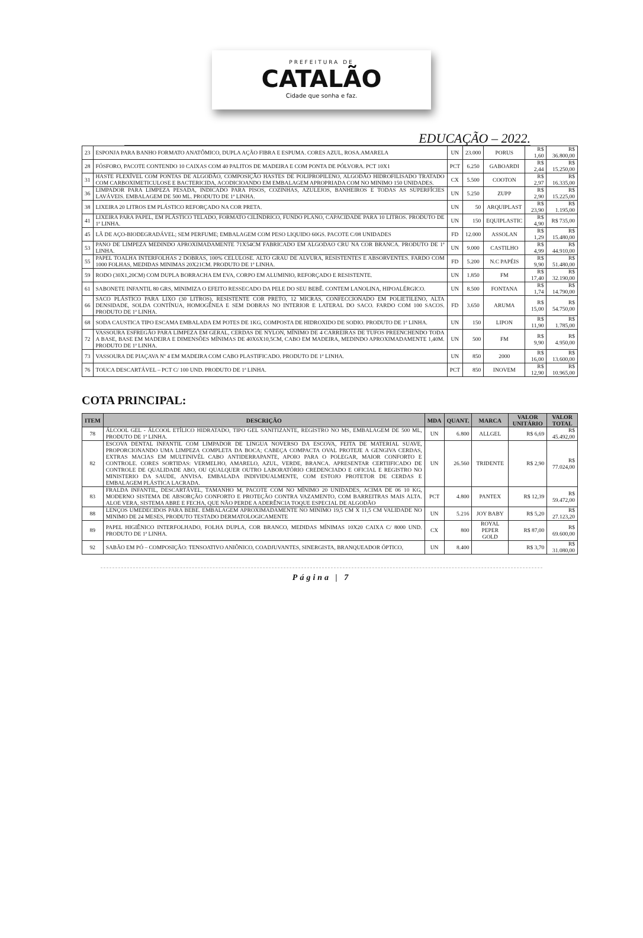PREFEITURA DE
CATALÃO
Cidade que sonha e faz.
EDUCAÇÃO – 2022.
| 23 | ESPONJA PARA BANHO FORMATO ANATÔMICO, DUPLA AÇÃO FIBRA E ESPUMA. CORES AZUL, ROSA.AMARELA | UN | 23.000 | PORUS | R$ 1,60 | R$ 36.800,00 |
| 28 | FÓSFORO, PACOTE CONTENDO 10 CAIXAS COM 40 PALITOS DE MADEIRA E COM PONTA DE PÓLVORA. PCT 10X1 | PCT | 6.250 | GABOARDI | R$ 2,44 | R$ 15.250,00 |
| 31 | HASTE FLEXÍVEL COM PONTAS DE ALGODÃO, COMPOSIÇÃO HASTES DE POLIPROPILENO, ALGODÃO HIDROFILISADO TRATADO COM CARBOXIMETICULOSE E BACTERICIDA, ACODICIOANDO EM EMBALAGEM APROPRIADA COM NO MINIMO 150 UNIDADES. | CX | 5.500 | COOTON | R$ 2,97 | R$ 16.335,00 |
| 36 | LIMPADOR PARA LIMPEZA PESADA, INDICADO PARA PISOS, COZINHAS, AZULEJOS, BANHEIROS E TODAS AS SUPERFÍCIES LAVÁVEIS. EMBALAGEM DE 500 ML. PRODUTO DE 1ª LINHA. | UN | 5.250 | ZUPP | R$ 2,90 | R$ 15.225,00 |
| 38 | LIXEIRA 20 LITROS EM PLÁSTICO REFORÇADO NA COR PRETA. | UN | 50 | ARQUIPLAST | R$ 23,90 | R$ 1.195,00 |
| 41 | LIXEIRA PARA PAPEL, EM PLÁSTICO TELADO, FORMATO CILÍNDRICO, FUNDO PLANO, CAPACIDADE PARA 10 LITROS. PRODUTO DE 1ª LINHA. | UN | 150 | EQUIPLASTIC | R$ 4,90 | R$ 735,00 |
| 45 | LÃ DE AÇO-BIODEGRADÁVEL; SEM PERFUME; EMBALAGEM COM PESO LIQUIDO 60GS. PACOTE C/08 UNIDADES | FD | 12.000 | ASSOLAN | R$ 1,29 | R$ 15.480,00 |
| 53 | PANO DE LIMPEZA MEDINDO APROXIMADAMENTE 71X54CM FABRICADO EM ALGODAO CRU NA COR BRANCA. PRODUTO DE 1ª LINHA. | UN | 9.000 | CASTILHO | R$ 4,99 | R$ 44.910,00 |
| 55 | PAPEL TOALHA INTERFOLHAS 2 DOBRAS, 100% CELULOSE. ALTO GRAU DE ALVURA, RESISTENTES E ABSORVENTES. FARDO COM 1000 FOLHAS, MEDIDAS MINIMAS 20X21CM. PRODUTO DE 1ª LINHA. | FD | 5.200 | N.C PAPÉIS | R$ 9,90 | R$ 51.480,00 |
| 59 | RODO (30X1,20CM) COM DUPLA BORRACHA EM EVA, CORPO EM ALUMINIO, REFORÇADO E RESISTENTE. | UN | 1.850 | FM | R$ 17,40 | R$ 32.190,00 |
| 61 | SABONETE INFANTIL 80 GRS, MINIMIZA O EFEITO RESSECADO DA PELE DO SEU BEBÊ. CONTEM LANOLINA, HIPOALÉRGICO. | UN | 8.500 | FONTANA | R$ 1,74 | R$ 14.790,00 |
| 66 | SACO PLÁSTICO PARA LIXO (30 LITROS), RESISTENTE COR PRETO, 12 MICRAS, CONFECCIONADO EM POLIETILENO, ALTA DENSIDADE, SOLDA CONTÍNUA, HOMOGÊNEA E SEM DOBRAS NO INTERIOR E LATERAL DO SACO. FARDO COM 100 SACOS. PRODUTO DE 1ª LINHA. | FD | 3.650 | ARUMA | R$ 15,00 | R$ 54.750,00 |
| 68 | SODA CAUSTICA TIPO ESCAMA EMBALADA EM POTES DE 1KG, COMPOSTA DE HIDROXIDO DE SODIO. PRODUTO DE 1ª LINHA. | UN | 150 | LIPON | R$ 11,90 | R$ 1.785,00 |
| 72 | VASSOURA ESFREGÃO PARA LIMPEZA EM GERAL, CERDAS DE NYLON, MÍNIMO DE 4 CARREIRAS DE TUFOS PREENCHENDO TODA A BASE, BASE EM MADEIRA E DIMENSÕES MÍNIMAS DE 40X6X10,5CM, CABO EM MADEIRA, MEDINDO APROXIMADAMENTE 1,40M. PRODUTO DE 1ª LINHA. | UN | 500 | FM | R$ 9,90 | R$ 4.950,00 |
| 73 | VASSOURA DE PIAÇAVA Nº 4 EM MADEIRA COM CABO PLASTIFICADO. PRODUTO DE 1ª LINHA. | UN | 850 | 2000 | R$ 16,00 | R$ 13.600,00 |
| 76 | TOUCA DESCARTÁVEL – PCT C/ 100 UND. PRODUTO DE 1ª LINHA. | PCT | 850 | INOVEM | R$ 12,90 | R$ 10.965,00 |
COTA PRINCIPAL:
| ITEM | DESCRIÇÃO | MDA | QUANT. | MARCA | VALOR UNITÁRIO | VALOR TOTAL |
| --- | --- | --- | --- | --- | --- | --- |
| 78 | ÁLCOOL GEL - ÁLCOOL ETÍLICO HIDRATADO, TIPO GEL SANITIZANTE, REGISTRO NO MS, EMBALAGEM DE 500 ML, PRODUTO DE 1ª LINHA. | UN | 6.800 | ALLGEL | R$ 6,69 | R$ 45.492,00 |
| 82 | ESCOVA DENTAL INFANTIL COM LIMPADOR DE LINGUA NOVERSO DA ESCOVA, FEITA DE MATERIAL SUAVE, PROPORCIONANDO UMA LIMPEZA COMPLETA DA BOCA; CABEÇA COMPACTA OVAL PROTEJE A GENGIVA CERDAS, EXTRAS MACIAS EM MULTINIVÉL CABO ANTIDERRAPANTE, APOIO PARA O POLEGAR, MAIOR CONFORTO E CONTROLE. CORES SORTIDAS: VERMELHO, AMARELO, AZUL, VERDE, BRANCA. APRESENTAR CERTIIFICADO DE CONTROLE DE QUALIDADE ABO, OU QUALQUER OUTRO LABORATÓRIO CREDENCIADO E OFICIAL E REGISTRO NO MINISTERIO DA SAUDE, ANVISA. EMBALADA INDIVIDUALMENTE, COM ESTOJO PROTETOR DE CERDAS E EMBALAGEM PLÁSTICA LACRADA. | UN | 26.560 | TRIDENTE | R$ 2,90 | R$ 77.024,00 |
| 83 | FRALDA INFANTIL, DESCARTÁVEL, TAMANHO M, PACOTE COM NO MÍNIMO 20 UNIDADES, ACIMA DE 06 10 KG, MODERNO SISTEMA DE ABSORÇÃO CONFORTO E PROTEÇÃO CONTRA VAZAMENTO, COM BARREITRAS MAIS ALTA. ALOE VERA, SISTEMA ABRE E FECHA, QUE NÃO PERDE A ADERÊNCIA TOQUE ESPECIAL DE ALGODÃO | PCT | 4.800 | PANTEX | R$ 12,39 | R$ 59.472,00 |
| 88 | LENÇOS UMEDECIDOS PARA BEBE. EMBALAGEM APROXIMADAMENTE NO MINIMO 19,5 CM X 11,5 CM VALIDADE NO MINIMO DE 24 MESES, PRODUTO TESTADO DERMATOLOGICAMENTE | UN | 5.216 | JOY BABY | R$ 5,20 | R$ 27.123,20 |
| 89 | PAPEL HIGIÊNICO INTERFOLHADO, FOLHA DUPLA, COR BRANCO, MEDIDAS MÍNIMAS 10X20 CAIXA C/ 8000 UND. PRODUTO DE 1ª LINHA. | CX | 800 | ROYAL PEPER GOLD | R$ 87,00 | R$ 69.600,00 |
| 92 | SABÃO EM PÓ – COMPOSIÇÃO: TENSOATIVO ANIÔNICO, COADJUVANTES, SINERGISTA, BRANQUEADOR ÓPTICO, | UN | 8.400 | | R$ 3,70 | R$ 31.080,00 |
Página | 7